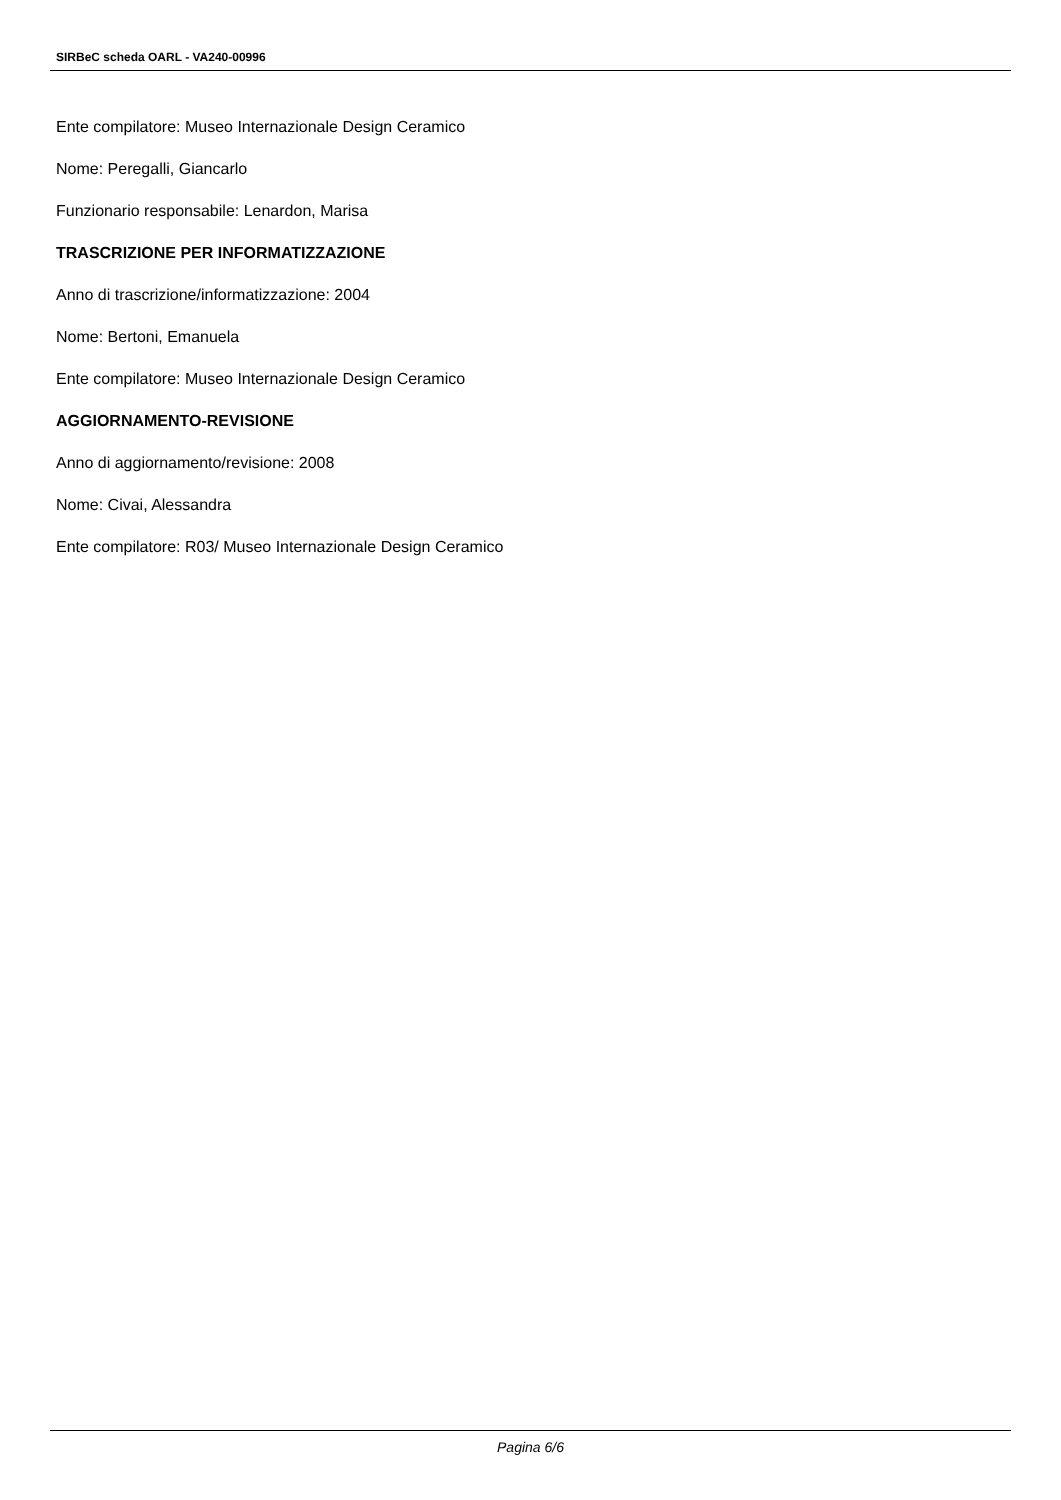SIRBeC scheda OARL - VA240-00996
Ente compilatore: Museo Internazionale Design Ceramico
Nome: Peregalli, Giancarlo
Funzionario responsabile: Lenardon, Marisa
TRASCRIZIONE PER INFORMATIZZAZIONE
Anno di trascrizione/informatizzazione: 2004
Nome: Bertoni, Emanuela
Ente compilatore: Museo Internazionale Design Ceramico
AGGIORNAMENTO-REVISIONE
Anno di aggiornamento/revisione: 2008
Nome: Civai, Alessandra
Ente compilatore: R03/ Museo Internazionale Design Ceramico
Pagina 6/6